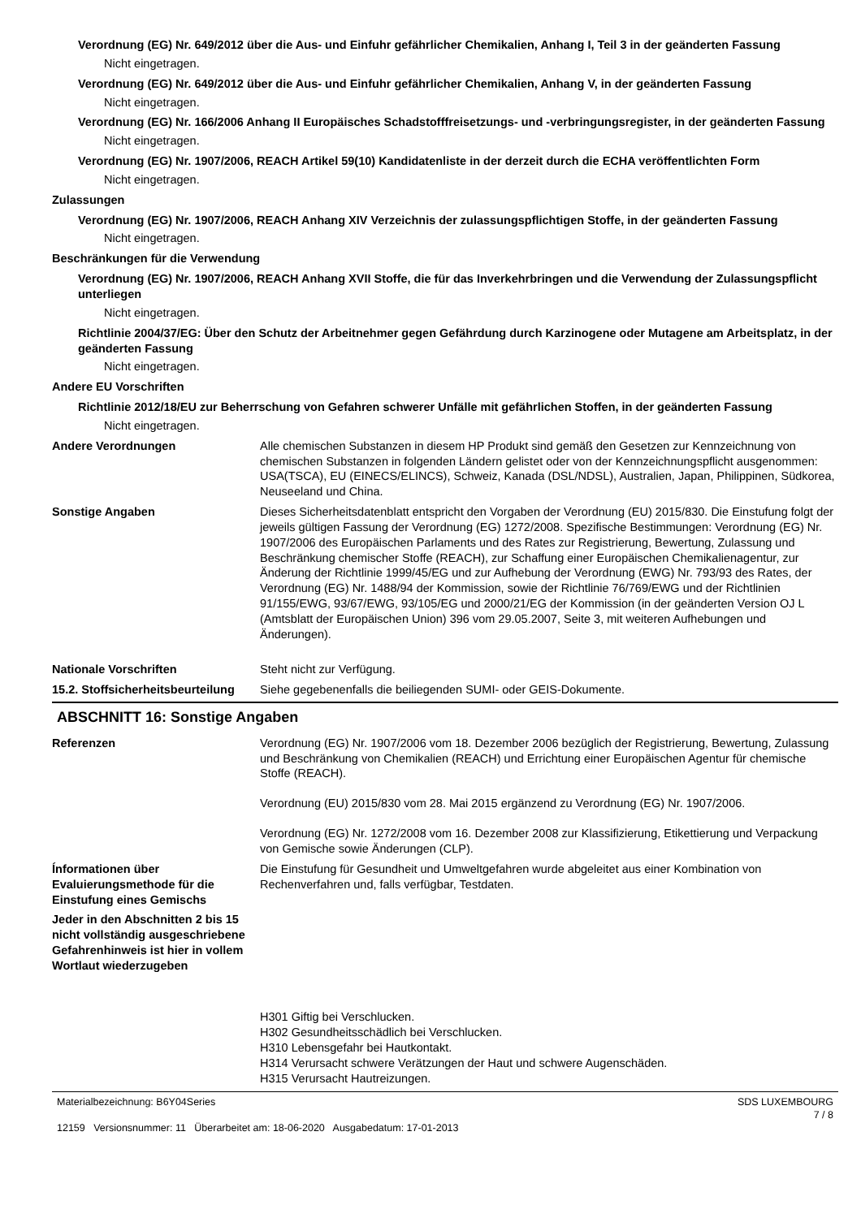Verordnung (EG) Nr. 649/2012 über die Aus- und Einfuhr gefährlicher Chemikalien, Anhang I, Teil 3 in der geänderten Fassung
Nicht eingetragen.
Verordnung (EG) Nr. 649/2012 über die Aus- und Einfuhr gefährlicher Chemikalien, Anhang V, in der geänderten Fassung
Nicht eingetragen.
Verordnung (EG) Nr. 166/2006 Anhang II Europäisches Schadstofffreisetzungs- und -verbringungsregister, in der geänderten Fassung
Nicht eingetragen.
Verordnung (EG) Nr. 1907/2006, REACH Artikel 59(10) Kandidatenliste in der derzeit durch die ECHA veröffentlichten Form
Nicht eingetragen.
Zulassungen
Verordnung (EG) Nr. 1907/2006, REACH Anhang XIV Verzeichnis der zulassungspflichtigen Stoffe, in der geänderten Fassung
Nicht eingetragen.
Beschränkungen für die Verwendung
Verordnung (EG) Nr. 1907/2006, REACH Anhang XVII Stoffe, die für das Inverkehrbringen und die Verwendung der Zulassungspflicht unterliegen
Nicht eingetragen.
Richtlinie 2004/37/EG: Über den Schutz der Arbeitnehmer gegen Gefährdung durch Karzinogene oder Mutagene am Arbeitsplatz, in der geänderten Fassung
Nicht eingetragen.
Andere EU Vorschriften
Richtlinie 2012/18/EU zur Beherrschung von Gefahren schwerer Unfälle mit gefährlichen Stoffen, in der geänderten Fassung
Nicht eingetragen.
Andere Verordnungen Alle chemischen Substanzen in diesem HP Produkt sind gemäß den Gesetzen zur Kennzeichnung von chemischen Substanzen in folgenden Ländern gelistet oder von der Kennzeichnungspflicht ausgenommen: USA(TSCA), EU (EINECS/ELINCS), Schweiz, Kanada (DSL/NDSL), Australien, Japan, Philippinen, Südkorea, Neuseeland und China.
Sonstige Angaben Dieses Sicherheitsdatenblatt entspricht den Vorgaben der Verordnung (EU) 2015/830. Die Einstufung folgt der jeweils gültigen Fassung der Verordnung (EG) 1272/2008. Spezifische Bestimmungen: Verordnung (EG) Nr. 1907/2006 des Europäischen Parlaments und des Rates zur Registrierung, Bewertung, Zulassung und Beschränkung chemischer Stoffe (REACH), zur Schaffung einer Europäischen Chemikalienagentur, zur Änderung der Richtlinie 1999/45/EG und zur Aufhebung der Verordnung (EWG) Nr. 793/93 des Rates, der Verordnung (EG) Nr. 1488/94 der Kommission, sowie der Richtlinie 76/769/EWG und der Richtlinien 91/155/EWG, 93/67/EWG, 93/105/EG und 2000/21/EG der Kommission (in der geänderten Version OJ L (Amtsblatt der Europäischen Union) 396 vom 29.05.2007, Seite 3, mit weiteren Aufhebungen und Änderungen).
Nationale Vorschriften Steht nicht zur Verfügung.
15.2. Stoffsicherheitsbeurteilung
Siehe gegebenenfalls die beiliegenden SUMI- oder GEIS-Dokumente.
ABSCHNITT 16: Sonstige Angaben
Referenzen Verordnung (EG) Nr. 1907/2006 vom 18. Dezember 2006 bezüglich der Registrierung, Bewertung, Zulassung und Beschränkung von Chemikalien (REACH) und Errichtung einer Europäischen Agentur für chemische Stoffe (REACH).
Verordnung (EU) 2015/830 vom 28. Mai 2015 ergänzend zu Verordnung (EG) Nr. 1907/2006.
Verordnung (EG) Nr. 1272/2008 vom 16. Dezember 2008 zur Klassifizierung, Etikettierung und Verpackung von Gemische sowie Änderungen (CLP).
Ínformationen über Evaluierungsmethode für die Einstufung eines Gemischs
Die Einstufung für Gesundheit und Umweltgefahren wurde abgeleitet aus einer Kombination von Rechenverfahren und, falls verfügbar, Testdaten.
Jeder in den Abschnitten 2 bis 15 nicht vollständig ausgeschriebene Gefahrenhinweis ist hier in vollem Wortlaut wiederzugeben
H301 Giftig bei Verschlucken.
H302 Gesundheitsschädlich bei Verschlucken.
H310 Lebensgefahr bei Hautkontakt.
H314 Verursacht schwere Verätzungen der Haut und schwere Augenschäden.
H315 Verursacht Hautreizungen.
Materialbezeichnung: B6Y04Series
12159 Versionsnummer: 11 Überarbeitet am: 18-06-2020 Ausgabedatum: 17-01-2013
SDS LUXEMBOURG
7 / 8